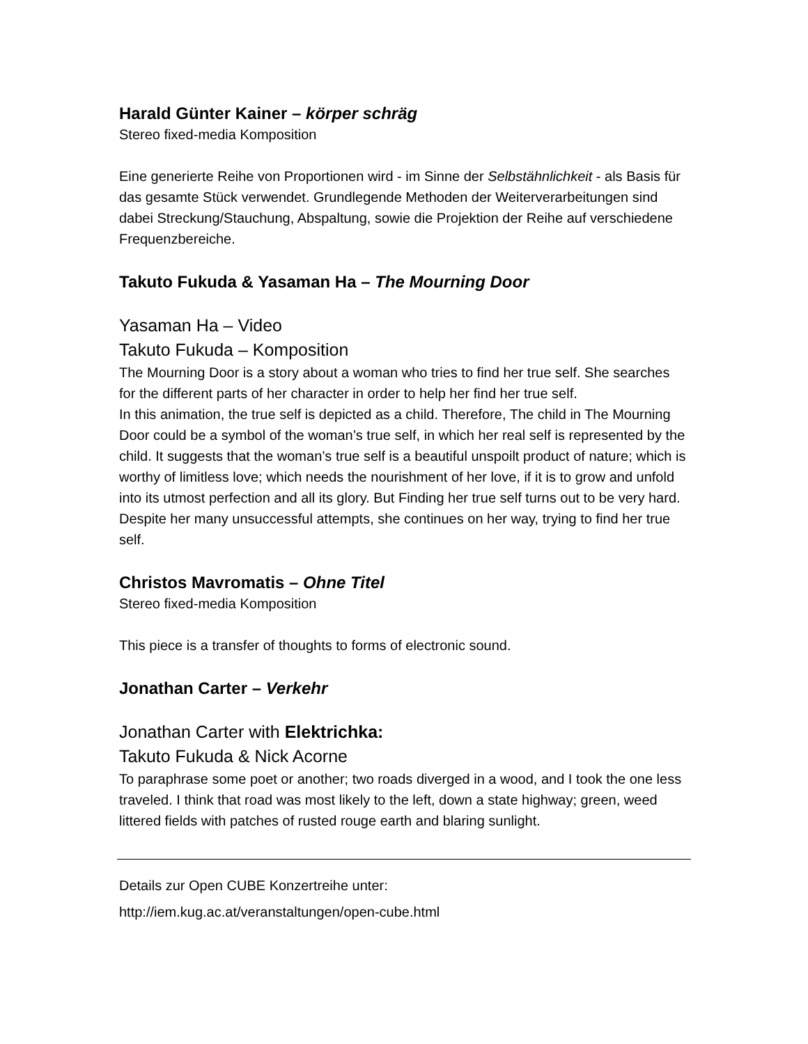Harald Günter Kainer – körper schräg
Stereo fixed-media Komposition
Eine generierte Reihe von Proportionen wird - im Sinne der Selbstähnlichkeit - als Basis für das gesamte Stück verwendet. Grundlegende Methoden der Weiterverarbeitungen sind dabei Streckung/Stauchung, Abspaltung, sowie die Projektion der Reihe auf verschiedene Frequenzbereiche.
Takuto Fukuda & Yasaman Ha – The Mourning Door
Yasaman Ha – Video
Takuto Fukuda – Komposition
The Mourning Door is a story about a woman who tries to find her true self. She searches for the different parts of her character in order to help her find her true self.
In this animation, the true self is depicted as a child. Therefore, The child in The Mourning Door could be a symbol of the woman’s true self, in which her real self is represented by the child. It suggests that the woman’s true self is a beautiful unspoilt product of nature; which is worthy of limitless love; which needs the nourishment of her love, if it is to grow and unfold into its utmost perfection and all its glory. But Finding her true self turns out to be very hard. Despite her many unsuccessful attempts, she continues on her way, trying to find her true self.
Christos Mavromatis – Ohne Titel
Stereo fixed-media Komposition
This piece is a transfer of thoughts to forms of electronic sound.
Jonathan Carter – Verkehr
Jonathan Carter with Elektrichka:
Takuto Fukuda & Nick Acorne
To paraphrase some poet or another; two roads diverged in a wood, and I took the one less traveled. I think that road was most likely to the left, down a state highway; green, weed littered fields with patches of rusted rouge earth and blaring sunlight.
Details zur Open CUBE Konzertreihe unter:
http://iem.kug.ac.at/veranstaltungen/open-cube.html